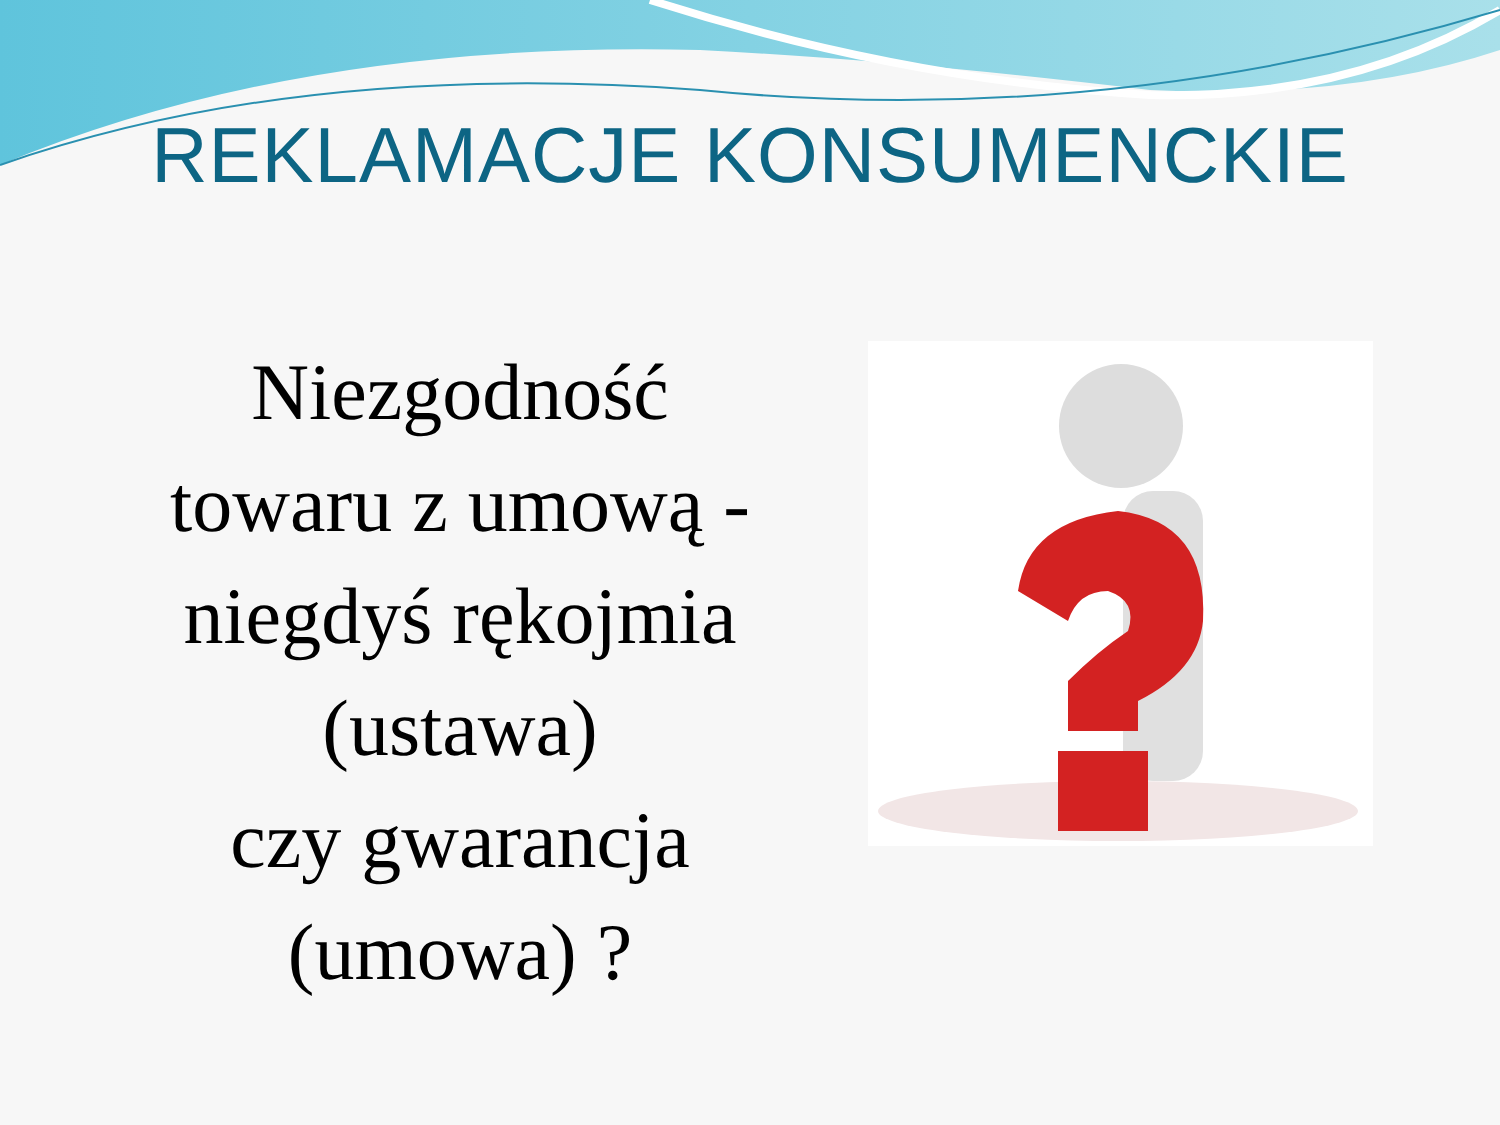REKLAMACJE KONSUMENCKIE
Niezgodność
towaru z umową -
niegdyś rękojmia
(ustawa)
czy gwarancja
(umowa) ?